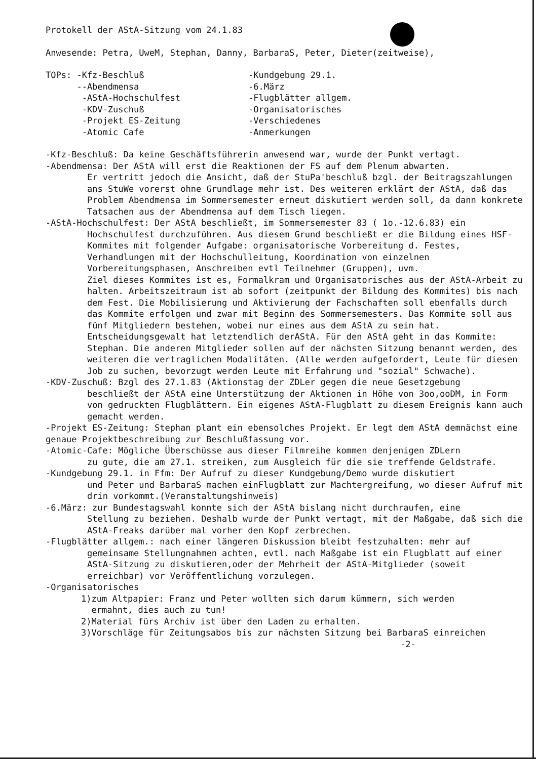Protokell der AStA-Sitzung vom 24.1.83
Anwesende: Petra, UweM, Stephan, Danny, BarbaraS, Peter, Dieter(zeitweise),
TOPs: -Kfz-Beschluß
--Abendmensa
-AStA-Hochschulfest
-KDV-Zuschuß
-Projekt ES-Zeitung
-Atomic Cafe
-Kundgebung 29.1.
-6.März
-Flugblätter allgem.
-Organisatorisches
-Verschiedenes
-Anmerkungen
-Kfz-Beschluß: Da keine Geschäftsführerin anwesend war, wurde der Punkt vertagt.
-Abendmensa: Der AStA will erst die Reaktionen der FS auf dem Plenum abwarten.
Er vertritt jedoch die Ansicht, daß der StuPa'beschluß bzgl. der Beitragszahlungen ans StuWe vorerst ohne Grundlage mehr ist. Des weiteren erklärt der AStA, daß das Problem Abendmensa im Sommersemester erneut diskutiert werden soll, da dann konkrete Tatsachen aus der Abendmensa auf dem Tisch liegen.
-AStA-Hochschulfest: Der AStA beschließt, im Sommersemester 83 ( 1o.-12.6.83) ein
Hochschulfest durchzuführen. Aus diesem Grund beschließt er die Bildung eines HSF-Kommites mit folgender Aufgabe: organisatorische Vorbereitung d. Festes, Verhandlungen mit der Hochschulleitung, Koordination von einzelnen Vorbereitungsphasen, Anschreiben evtl Teilnehmer (Gruppen), uvm.
Ziel dieses Kommites ist es, Formalkram und Organisatorisches aus der AStA-Arbeit zu halten. Arbeitszeitraum ist ab sofort (zeitpunkt der Bildung des Kommites) bis nach dem Fest. Die Mobilisierung und Aktivierung der Fachschaften soll ebenfalls durch das Kommite erfolgen und zwar mit Beginn des Sommersemesters. Das Kommite soll aus fünf Mitgliedern bestehen, wobei nur eines aus dem AStA zu sein hat. Entscheidungsgewalt hat letztendlich derAStA. Für den AStA geht in das Kommite: Stephan. Die anderen Mitglieder sollen auf der nächsten Sitzung benannt werden, des weiteren die vertraglichen Modalitäten. (Alle werden aufgefordert, Leute für diesen Job zu suchen, bevorzugt werden Leute mit Erfahrung und "sozial" Schwache).
-KDV-Zuschuß: Bzgl des 27.1.83 (Aktionstag der ZDLer gegen die neue Gesetzgebung
beschließt der AStA eine Unterstützung der Aktionen in Höhe von 3oo,ooDM, in Form von gedruckten Flugblättern. Ein eigenes AStA-Flugblatt zu diesem Ereignis kann auch gemacht werden.
-Projekt ES-Zeitung: Stephan plant ein ebensolches Projekt. Er legt dem AStA demnächst eine genaue Projektbeschreibung zur Beschlußfassung vor.
-Atomic-Cafe: Mögliche Überschüsse aus dieser Filmreihe kommen denjenigen ZDLern
zu gute, die am 27.1. streiken, zum Ausgleich für die sie treffende Geldstrafe.
-Kundgebung 29.1. in Ffm: Der Aufruf zu dieser Kundgebung/Demo wurde diskutiert
und Peter und BarbaraS machen einFlugblatt zur Machtergreifung, wo dieser Aufruf mit drin vorkommt.(Veranstaltungshinweis)
-6.März: zur Bundestagswahl konnte sich der AStA bislang nicht durchraufen, eine
Stellung zu beziehen. Deshalb wurde der Punkt vertagt, mit der Maßgabe, daß sich die AStA-Freaks darüber mal vorher den Kopf zerbrechen.
-Flugblätter allgem.: nach einer längeren Diskussion bleibt festzuhalten: mehr auf
gemeinsame Stellungnahmen achten, evtl. nach Maßgabe ist ein Flugblatt auf einer AStA-Sitzung zu diskutieren,oder der Mehrheit der AStA-Mitglieder (soweit erreichbar) vor Veröffentlichung vorzulegen.
-Organisatorisches
1)zum Altpapier: Franz und Peter wollten sich darum kümmern, sich werden
ermahnt, dies auch zu tun!
2)Material fürs Archiv ist über den Laden zu erhalten.
3)Vorschläge für Zeitungsabos bis zur nächsten Sitzung bei BarbaraS einreichen
-2-